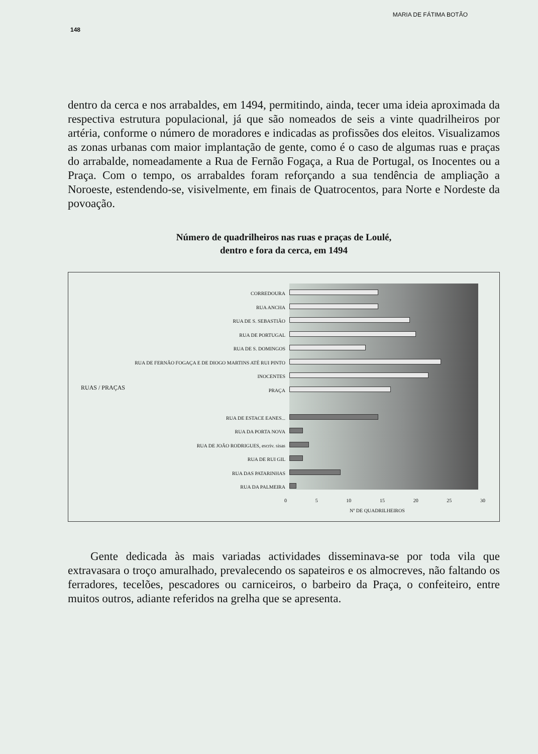148 MARIA DE FÁTIMA BOTÃO
dentro da cerca e nos arrabaldes, em 1494, permitindo, ainda, tecer uma ideia aproximada da respectiva estrutura populacional, já que são nomeados de seis a vinte quadrilheiros por artéria, conforme o número de moradores e indicadas as profissões dos eleitos. Visualizamos as zonas urbanas com maior implantação de gente, como é o caso de algumas ruas e praças do arrabalde, nomeadamente a Rua de Fernão Fogaça, a Rua de Portugal, os Inocentes ou a Praça. Com o tempo, os arrabaldes foram reforçando a sua tendência de ampliação a Noroeste, estendendo-se, visivelmente, em finais de Quatrocentos, para Norte e Nordeste da povoação.
Número de quadrilheiros nas ruas e praças de Loulé,
dentro e fora da cerca, em 1494
CORREDOURA
RUA ANCHA
RUA DE S. SEBASTIÃO
RUA DE PORTUGAL
RUA DE S. DOMINGOS
RUA DE FERNÃO FOGAÇA E DE DIOGO MARTINS ATÉ RUI PINTO
INOCENTES
PRAÇA
RUA DE ESTACE EANES...
RUA DA PORTA NOVA
RUA DE JOÃO RODRIGUES, escriv. sisas
RUA DE RUI GIL
RUA DAS PATARINHAS
RUA DA PALMEIRA
RUAS / PRAÇAS
0 5 10 15 20 25 30
Nº DE QUADRILHEIROS
Gente dedicada às mais variadas actividades disseminava-se por toda vila que extravasara o troço amuralhado, prevalecendo os sapateiros e os almocreves, não faltando os ferradores, tecelões, pescadores ou carniceiros, o barbeiro da Praça, o confeiteiro, entre muitos outros, adiante referidos na grelha que se apresenta.